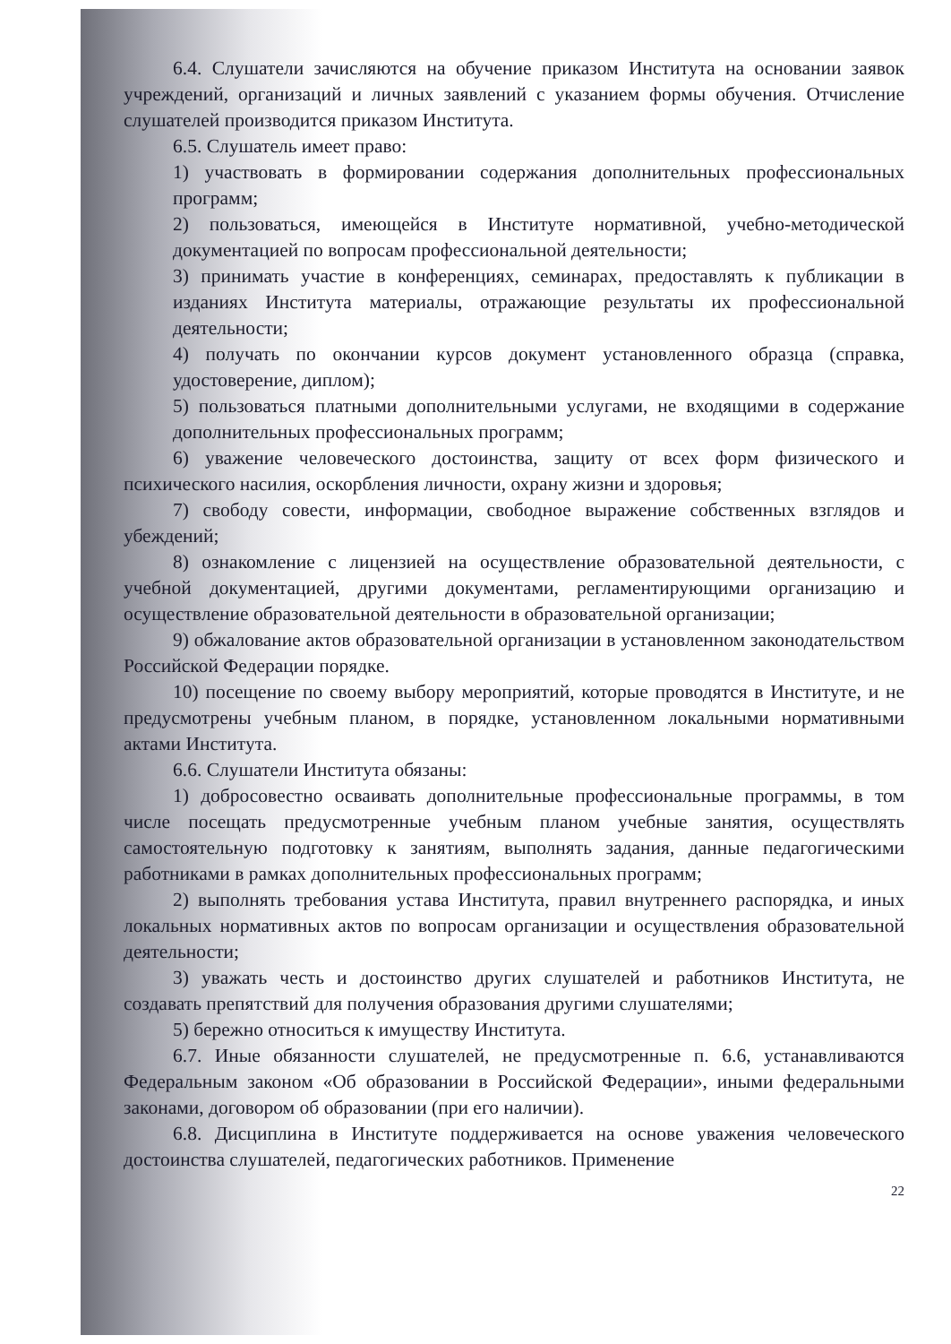6.4. Слушатели зачисляются на обучение приказом Института на основании заявок учреждений, организаций и личных заявлений с указанием формы обучения. Отчисление слушателей производится приказом Института.
6.5. Слушатель имеет право:
1) участвовать в формировании содержания дополнительных профессиональных программ;
2) пользоваться, имеющейся в Институте нормативной, учебно-методической документацией по вопросам профессиональной деятельности;
3) принимать участие в конференциях, семинарах, предоставлять к публикации в изданиях Института материалы, отражающие результаты их профессиональной деятельности;
4) получать по окончании курсов документ установленного образца (справка, удостоверение, диплом);
5) пользоваться платными дополнительными услугами, не входящими в содержание дополнительных профессиональных программ;
6) уважение человеческого достоинства, защиту от всех форм физического и психического насилия, оскорбления личности, охрану жизни и здоровья;
7) свободу совести, информации, свободное выражение собственных взглядов и убеждений;
8) ознакомление с лицензией на осуществление образовательной деятельности, с учебной документацией, другими документами, регламентирующими организацию и осуществление образовательной деятельности в образовательной организации;
9) обжалование актов образовательной организации в установленном законодательством Российской Федерации порядке.
10) посещение по своему выбору мероприятий, которые проводятся в Институте, и не предусмотрены учебным планом, в порядке, установленном локальными нормативными актами Института.
6.6. Слушатели Института обязаны:
1) добросовестно осваивать дополнительные профессиональные программы, в том числе посещать предусмотренные учебным планом учебные занятия, осуществлять самостоятельную подготовку к занятиям, выполнять задания, данные педагогическими работниками в рамках дополнительных профессиональных программ;
2) выполнять требования устава Института, правил внутреннего распорядка, и иных локальных нормативных актов по вопросам организации и осуществления образовательной деятельности;
3) уважать честь и достоинство других слушателей и работников Института, не создавать препятствий для получения образования другими слушателями;
5) бережно относиться к имуществу Института.
6.7. Иные обязанности слушателей, не предусмотренные п. 6.6, устанавливаются Федеральным законом «Об образовании в Российской Федерации», иными федеральными законами, договором об образовании (при его наличии).
6.8. Дисциплина в Институте поддерживается на основе уважения человеческого достоинства слушателей, педагогических работников. Применение
22